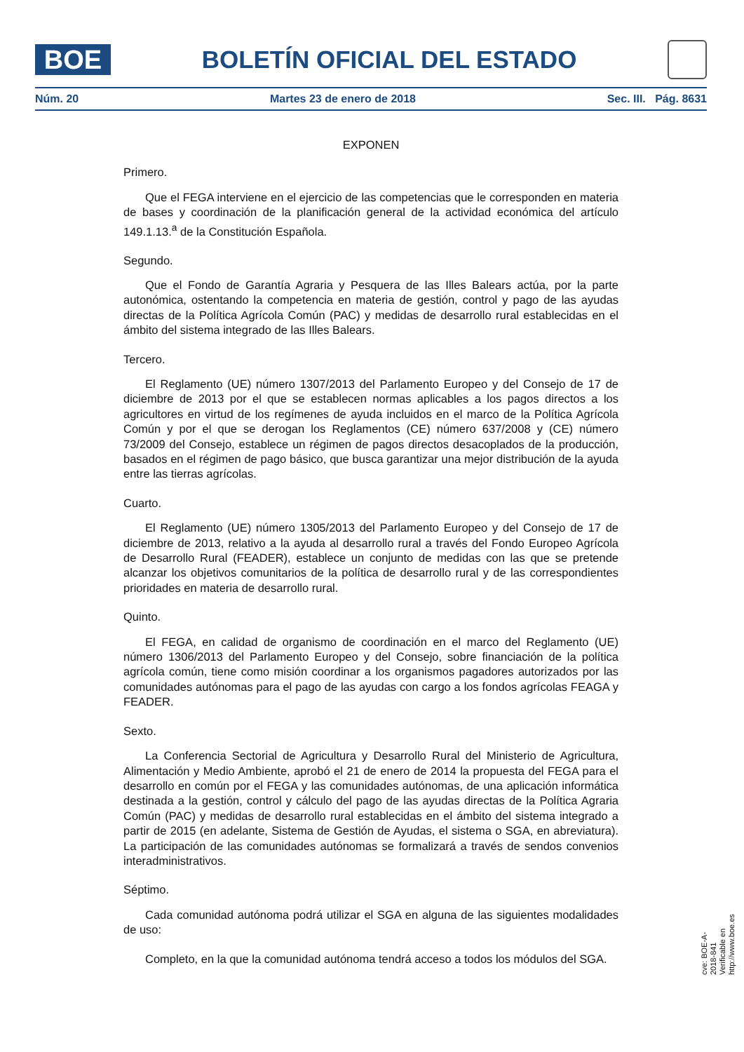BOE
BOLETÍN OFICIAL DEL ESTADO
Núm. 20 Martes 23 de enero de 2018 Sec. III. Pág. 8631
EXPONEN
Primero.
Que el FEGA interviene en el ejercicio de las competencias que le corresponden en materia de bases y coordinación de la planificación general de la actividad económica del artículo 149.1.13.<sup>a</sup> de la Constitución Española.
Segundo.
Que el Fondo de Garantía Agraria y Pesquera de las Illes Balears actúa, por la parte autonómica, ostentando la competencia en materia de gestión, control y pago de las ayudas directas de la Política Agrícola Común (PAC) y medidas de desarrollo rural establecidas en el ámbito del sistema integrado de las Illes Balears.
Tercero.
El Reglamento (UE) número 1307/2013 del Parlamento Europeo y del Consejo de 17 de diciembre de 2013 por el que se establecen normas aplicables a los pagos directos a los agricultores en virtud de los regímenes de ayuda incluidos en el marco de la Política Agrícola Común y por el que se derogan los Reglamentos (CE) número 637/2008 y (CE) número 73/2009 del Consejo, establece un régimen de pagos directos desacoplados de la producción, basados en el régimen de pago básico, que busca garantizar una mejor distribución de la ayuda entre las tierras agrícolas.
Cuarto.
El Reglamento (UE) número 1305/2013 del Parlamento Europeo y del Consejo de 17 de diciembre de 2013, relativo a la ayuda al desarrollo rural a través del Fondo Europeo Agrícola de Desarrollo Rural (FEADER), establece un conjunto de medidas con las que se pretende alcanzar los objetivos comunitarios de la política de desarrollo rural y de las correspondientes prioridades en materia de desarrollo rural.
Quinto.
El FEGA, en calidad de organismo de coordinación en el marco del Reglamento (UE) número 1306/2013 del Parlamento Europeo y del Consejo, sobre financiación de la política agrícola común, tiene como misión coordinar a los organismos pagadores autorizados por las comunidades autónomas para el pago de las ayudas con cargo a los fondos agrícolas FEAGA y FEADER.
Sexto.
La Conferencia Sectorial de Agricultura y Desarrollo Rural del Ministerio de Agricultura, Alimentación y Medio Ambiente, aprobó el 21 de enero de 2014 la propuesta del FEGA para el desarrollo en común por el FEGA y las comunidades autónomas, de una aplicación informática destinada a la gestión, control y cálculo del pago de las ayudas directas de la Política Agraria Común (PAC) y medidas de desarrollo rural establecidas en el ámbito del sistema integrado a partir de 2015 (en adelante, Sistema de Gestión de Ayudas, el sistema o SGA, en abreviatura). La participación de las comunidades autónomas se formalizará a través de sendos convenios interadministrativos.
Séptimo.
Cada comunidad autónoma podrá utilizar el SGA en alguna de las siguientes modalidades de uso:
Completo, en la que la comunidad autónoma tendrá acceso a todos los módulos del SGA.
cve: BOE-A-2018-841
Verificable en http://www.boe.es